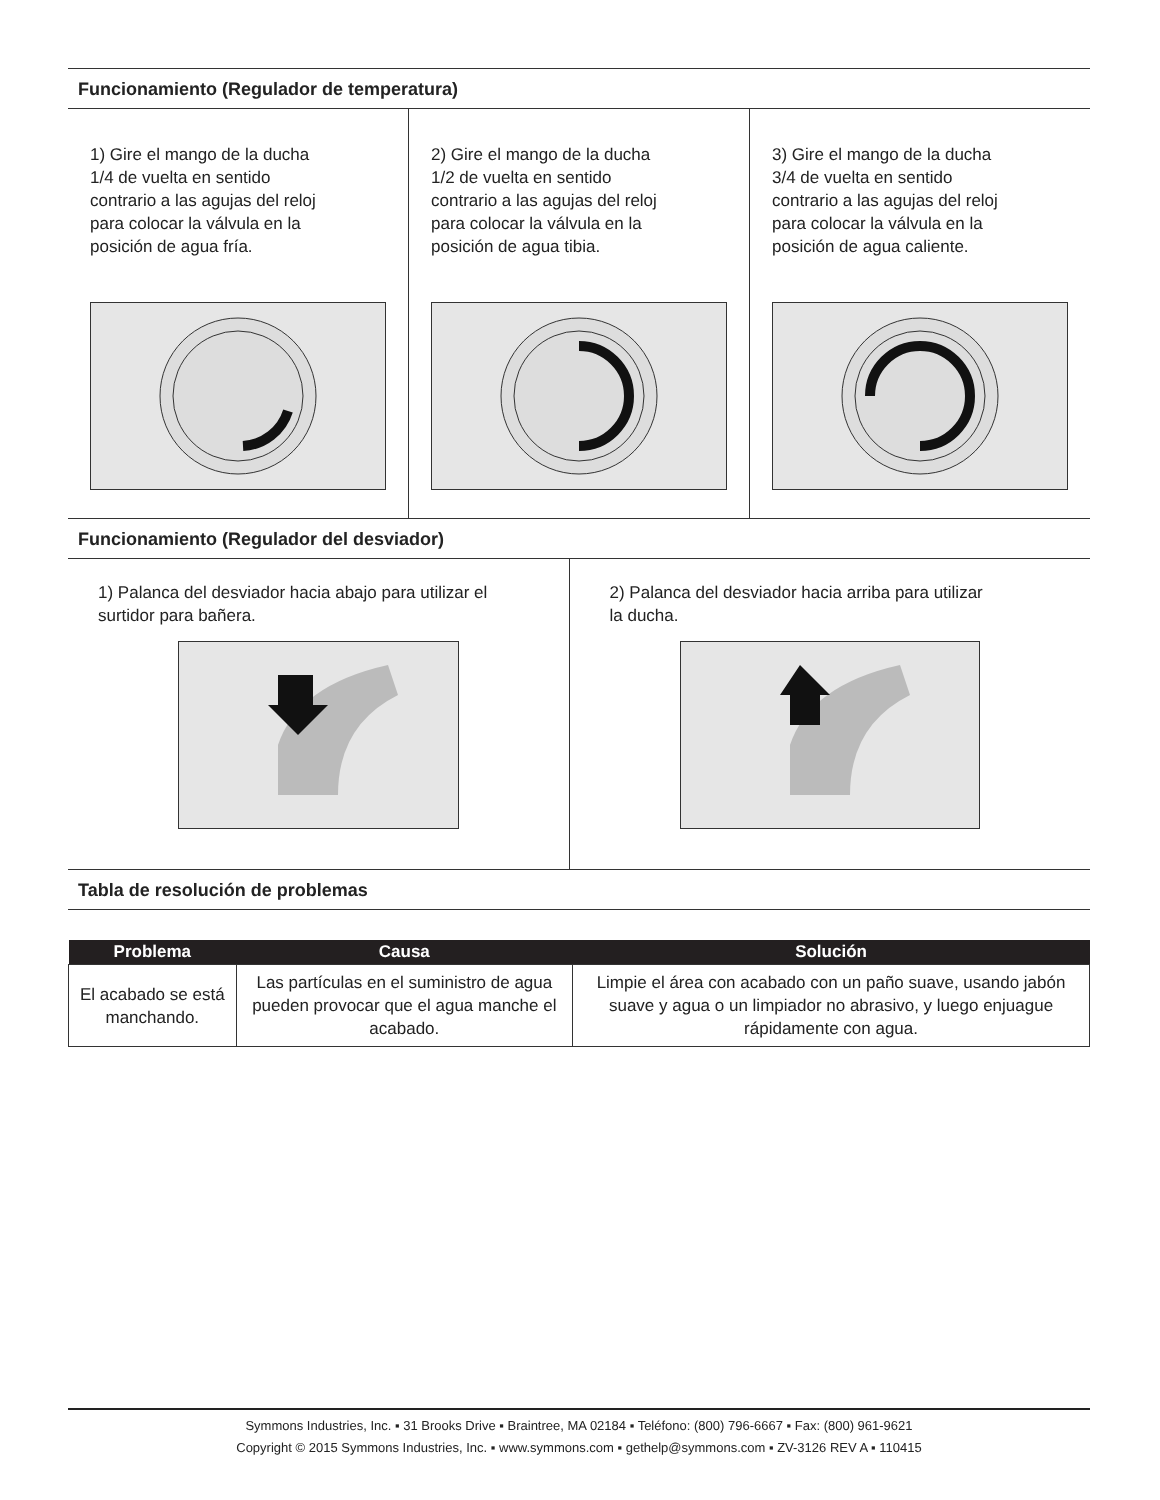Funcionamiento (Regulador de temperatura)
1) Gire el mango de la ducha
1/4 de vuelta en sentido
contrario a las agujas del reloj
para colocar la válvula en la
posición de agua fría.
2) Gire el mango de la ducha
1/2 de vuelta en sentido
contrario a las agujas del reloj
para colocar la válvula en la
posición de agua tibia.
3) Gire el mango de la ducha
3/4 de vuelta en sentido
contrario a las agujas del reloj
para colocar la válvula en la
posición de agua caliente.
Funcionamiento (Regulador del desviador)
1) Palanca del desviador hacia abajo para utilizar el
surtidor para bañera.
2) Palanca del desviador hacia arriba para utilizar
la ducha.
Tabla de resolución de problemas
| Problema | Causa | Solución |
| --- | --- | --- |
| El acabado se está manchando. | Las partículas en el suministro de agua pueden provocar que el agua manche el acabado. | Limpie el área con acabado con un paño suave, usando jabón suave y agua o un limpiador no abrasivo, y luego enjuague rápidamente con agua. |
Symmons Industries, Inc. ▪ 31 Brooks Drive ▪ Braintree, MA 02184 ▪ Teléfono: (800) 796-6667 ▪ Fax: (800) 961-9621
Copyright © 2015 Symmons Industries, Inc. ▪ www.symmons.com ▪ gethelp@symmons.com ▪ ZV-3126 REV A ▪ 110415